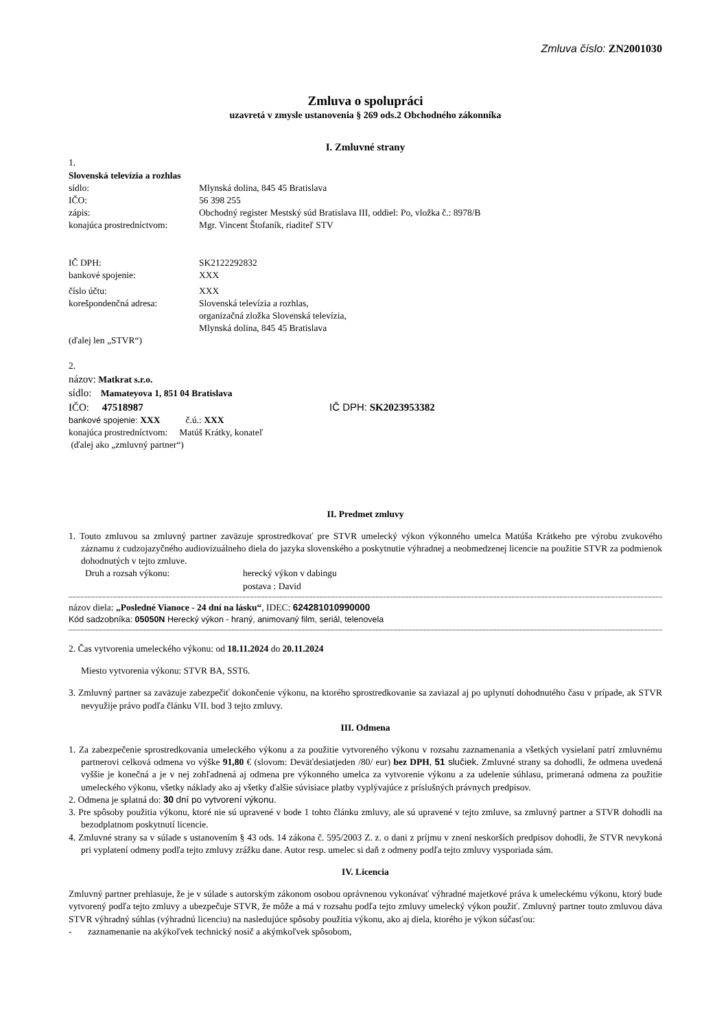Zmluva číslo: ZN2001030
Zmluva o spolupráci
uzavretá v zmysle ustanovenia § 269 ods.2 Obchodného zákonníka
I. Zmluvné strany
1.
Slovenská televízia a rozhlas
sídlo: Mlynská dolina, 845 45 Bratislava
IČO: 56 398 255
zápis: Obchodný register Mestský súd Bratislava III, oddiel: Po, vložka č.: 8978/B
konajúca prostredníctvom: Mgr. Vincent Štofaník, riaditeľ STV
IČ DPH: SK2122292832
bankové spojenie: XXX
číslo účtu: XXX
korešpondenčná adresa: Slovenská televízia a rozhlas,
organizačná zložka Slovenská televízia,
Mlynská dolina, 845 45 Bratislava
(ďalej len „STVR“)
2.
názov: Matkrat s.r.o.
sídlo: Mamateyova 1, 851 04 Bratislava
IČO: 47518987 IČ DPH: SK2023953382
bankové spojenie: XXX č.ú.: XXX
konajúca prostredníctvom: Matúš Krátky, konateľ
(ďalej ako „zmluvný partner“)
II. Predmet zmluvy
1. Touto zmluvou sa zmluvný partner zaväzuje sprostredkovať pre STVR umelecký výkon výkonného umelca Matúša Krátkeho pre výrobu zvukového záznamu z cudzojazyčného audiovizuálneho diela do jazyka slovenského a poskytnutie výhradnej a neobmedzenej licencie na použitie STVR za podmienok dohodnutých v tejto zmluve.
Druh a rozsah výkonu: herecký výkon v dabingu
postava : David
názov diela: „Posledné Vianoce - 24 dní na lásku“, IDEC: 624281010990000
Kód sadzobníka: 05050N Herecký výkon - hraný, animovaný film, seriál, telenovela
2. Čas vytvorenia umeleckého výkonu: od 18.11.2024 do 20.11.2024
Miesto vytvorenia výkonu: STVR BA, SST6.
3. Zmluvný partner sa zaväzuje zabezpečiť dokončenie výkonu, na ktorého sprostredkovanie sa zaviazal aj po uplynutí dohodnutého času v prípade, ak STVR nevyužije právo podľa článku VII. bod 3 tejto zmluvy.
III. Odmena
1. Za zabezpečenie sprostredkovania umeleckého výkonu a za použitie vytvoreného výkonu v rozsahu zaznamenania a všetkých vysielaní patrí zmluvnému partnerovi celková odmena vo výške 91,80 € (slovom: Deväťdesiatjeden /80/ eur) bez DPH, 51 slučiek. Zmluvné strany sa dohodli, že odmena uvedená vyššie je konečná a je v nej zohľadnená aj odmena pre výkonného umelca za vytvorenie výkonu a za udelenie súhlasu, primeraná odmena za použitie umeleckého výkonu, všetky náklady ako aj všetky ďalšie súvisiace platby vyplývajúce z príslušných právnych predpisov.
2. Odmena je splatná do: 30 dní po vytvorení výkonu.
3. Pre spôsoby použitia výkonu, ktoré nie sú upravené v bode 1 tohto článku zmluvy, ale sú upravené v tejto zmluve, sa zmluvný partner a STVR dohodli na bezodplatnom poskytnutí licencie.
4. Zmluvné strany sa v súlade s ustanovením § 43 ods. 14 zákona č. 595/2003 Z. z. o dani z príjmu v znení neskorších predpisov dohodli, že STVR nevykoná pri vyplatení odmeny podľa tejto zmluvy zrážku dane. Autor resp. umelec si daň z odmeny podľa tejto zmluvy vysporiada sám.
IV. Licencia
Zmluvný partner prehlasuje, že je v súlade s autorským zákonom osobou oprávnenou vykonávať výhradné majetkové práva k umeleckému výkonu, ktorý bude vytvorený podľa tejto zmluvy a ubezpečuje STVR, že môže a má v rozsahu podľa tejto zmluvy umelecký výkon použiť. Zmluvný partner touto zmluvou dáva STVR výhradný súhlas (výhradnú licenciu) na nasledujúce spôsoby použitia výkonu, ako aj diela, ktorého je výkon súčasťou:
- zaznamenanie na akýkoľvek technický nosič a akýmkoľvek spôsobom,